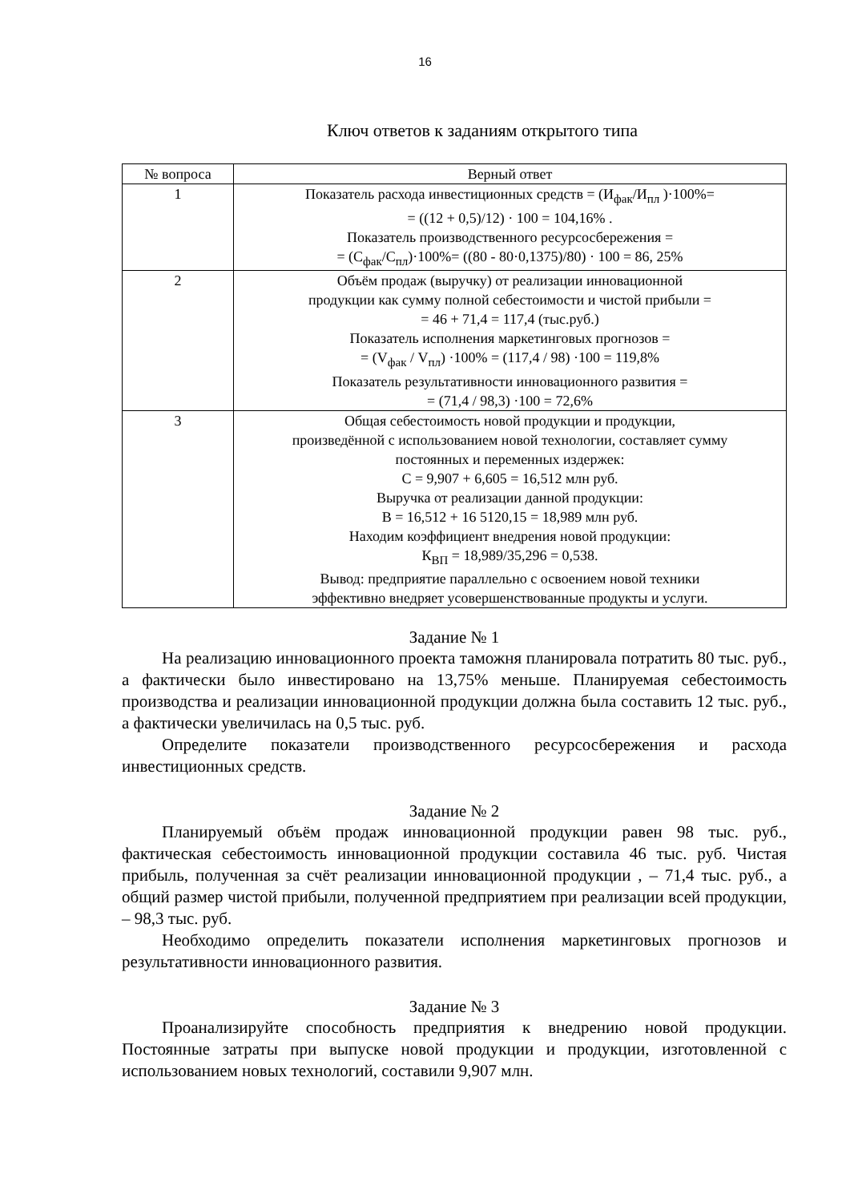16
Ключ ответов к заданиям открытого типа
| № вопроса | Верный ответ |
| --- | --- |
| 1 | Показатель расхода инвестиционных средств = (И<sub>фак</sub>/И<sub>пл</sub> )·100%= = ((12 + 0,5)/12) · 100 = 104,16% . Показатель производственного ресурсосбережения = = (С<sub>фак</sub>/С<sub>пл</sub>)·100%= ((80 - 80·0,1375)/80) · 100 = 86, 25% |
| 2 | Объём продаж (выручку) от реализации инновационной продукции как сумму полной себестоимости и чистой прибыли = = 46 + 71,4 = 117,4 (тыс.руб.) Показатель исполнения маркетинговых прогнозов = = (V<sub>фак</sub> / V<sub>пл</sub>) ·100% = (117,4 / 98) ·100 = 119,8% Показатель результативности инновационного развития = = (71,4 / 98,3) ·100 = 72,6% |
| 3 | Общая себестоимость новой продукции и продукции, произведённой с использованием новой технологии, составляет сумму постоянных и переменных издержек: С = 9,907 + 6,605 = 16,512 млн руб. Выручка от реализации данной продукции: В = 16,512 + 16 5120,15 = 18,989 млн руб. Находим коэффициент внедрения новой продукции: К<sub>ВП</sub> = 18,989/35,296 = 0,538. Вывод: предприятие параллельно с освоением новой техники эффективно внедряет усовершенствованные продукты и услуги. |
Задание № 1
На реализацию инновационного проекта таможня планировала потратить 80 тыс. руб., а фактически было инвестировано на 13,75% меньше. Планируемая себестоимость производства и реализации инновационной продукции должна была составить 12 тыс. руб., а фактически увеличилась на 0,5 тыс. руб.
Определите показатели производственного ресурсосбережения и расхода инвестиционных средств.
Задание № 2
Планируемый объём продаж инновационной продукции равен 98 тыс. руб., фактическая себестоимость инновационной продукции составила 46 тыс. руб. Чистая прибыль, полученная за счёт реализации инновационной продукции , – 71,4 тыс. руб., а общий размер чистой прибыли, полученной предприятием при реализации всей продукции, – 98,3 тыс. руб.
Необходимо определить показатели исполнения маркетинговых прогнозов и результативности инновационного развития.
Задание № 3
Проанализируйте способность предприятия к внедрению новой продукции. Постоянные затраты при выпуске новой продукции и продукции, изготовленной с использованием новых технологий, составили 9,907 млн.